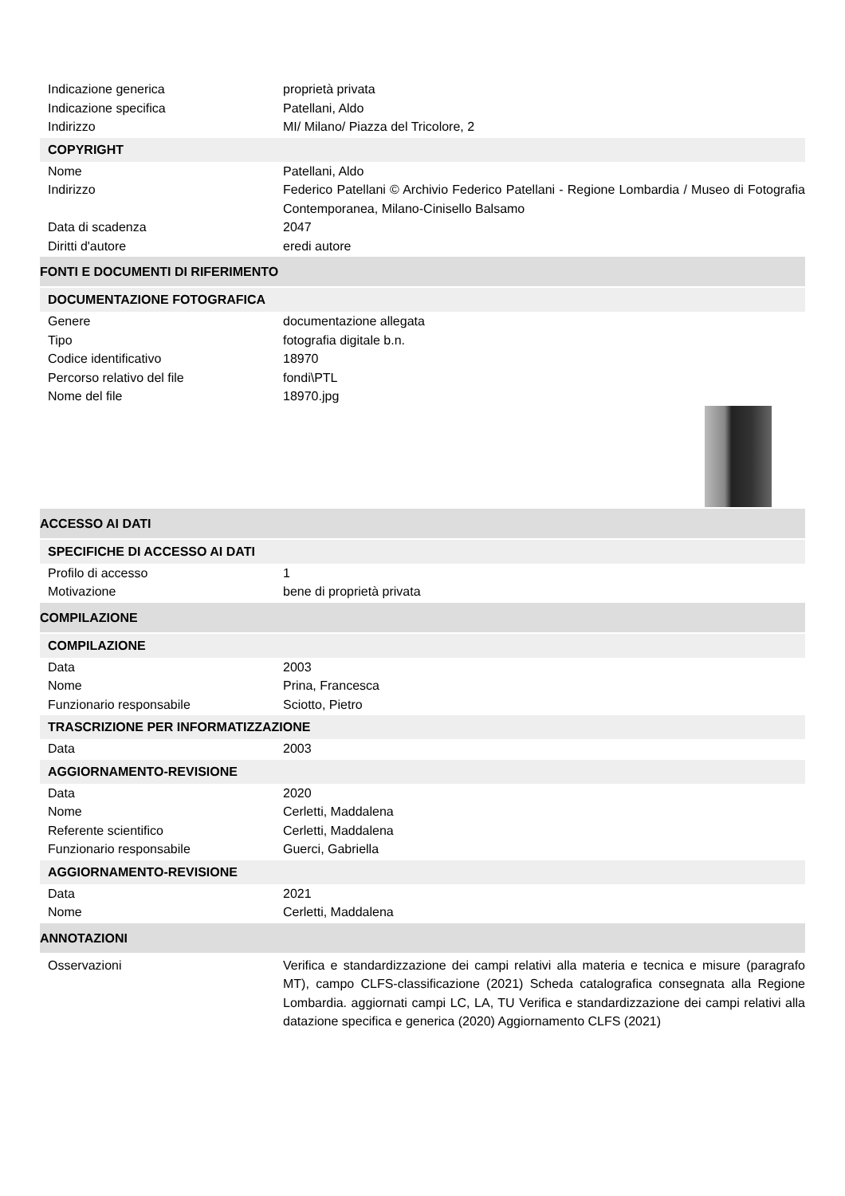Indicazione generica proprietà privata
Indicazione specifica Patellani, Aldo
Indirizzo MI/ Milano/ Piazza del Tricolore, 2
COPYRIGHT
Nome Patellani, Aldo
Indirizzo Federico Patellani © Archivio Federico Patellani - Regione Lombardia / Museo di Fotografia Contemporanea, Milano-Cinisello Balsamo
Data di scadenza 2047
Diritti d'autore eredi autore
FONTI E DOCUMENTI DI RIFERIMENTO
DOCUMENTAZIONE FOTOGRAFICA
Genere documentazione allegata
Tipo fotografia digitale b.n.
Codice identificativo 18970
Percorso relativo del file fondi\PTL
Nome del file 18970.jpg
ACCESSO AI DATI
SPECIFICHE DI ACCESSO AI DATI
Profilo di accesso 1
Motivazione bene di proprietà privata
COMPILAZIONE
COMPILAZIONE
Data 2003
Nome Prina, Francesca
Funzionario responsabile Sciotto, Pietro
TRASCRIZIONE PER INFORMATIZZAZIONE
Data 2003
AGGIORNAMENTO-REVISIONE
Data 2020
Nome Cerletti, Maddalena
Referente scientifico Cerletti, Maddalena
Funzionario responsabile Guerci, Gabriella
AGGIORNAMENTO-REVISIONE
Data 2021
Nome Cerletti, Maddalena
ANNOTAZIONI
Osservazioni Verifica e standardizzazione dei campi relativi alla materia e tecnica e misure (paragrafo MT), campo CLFS-classificazione (2021) Scheda catalografica consegnata alla Regione Lombardia. aggiornati campi LC, LA, TU Verifica e standardizzazione dei campi relativi alla datazione specifica e generica (2020) Aggiornamento CLFS (2021)